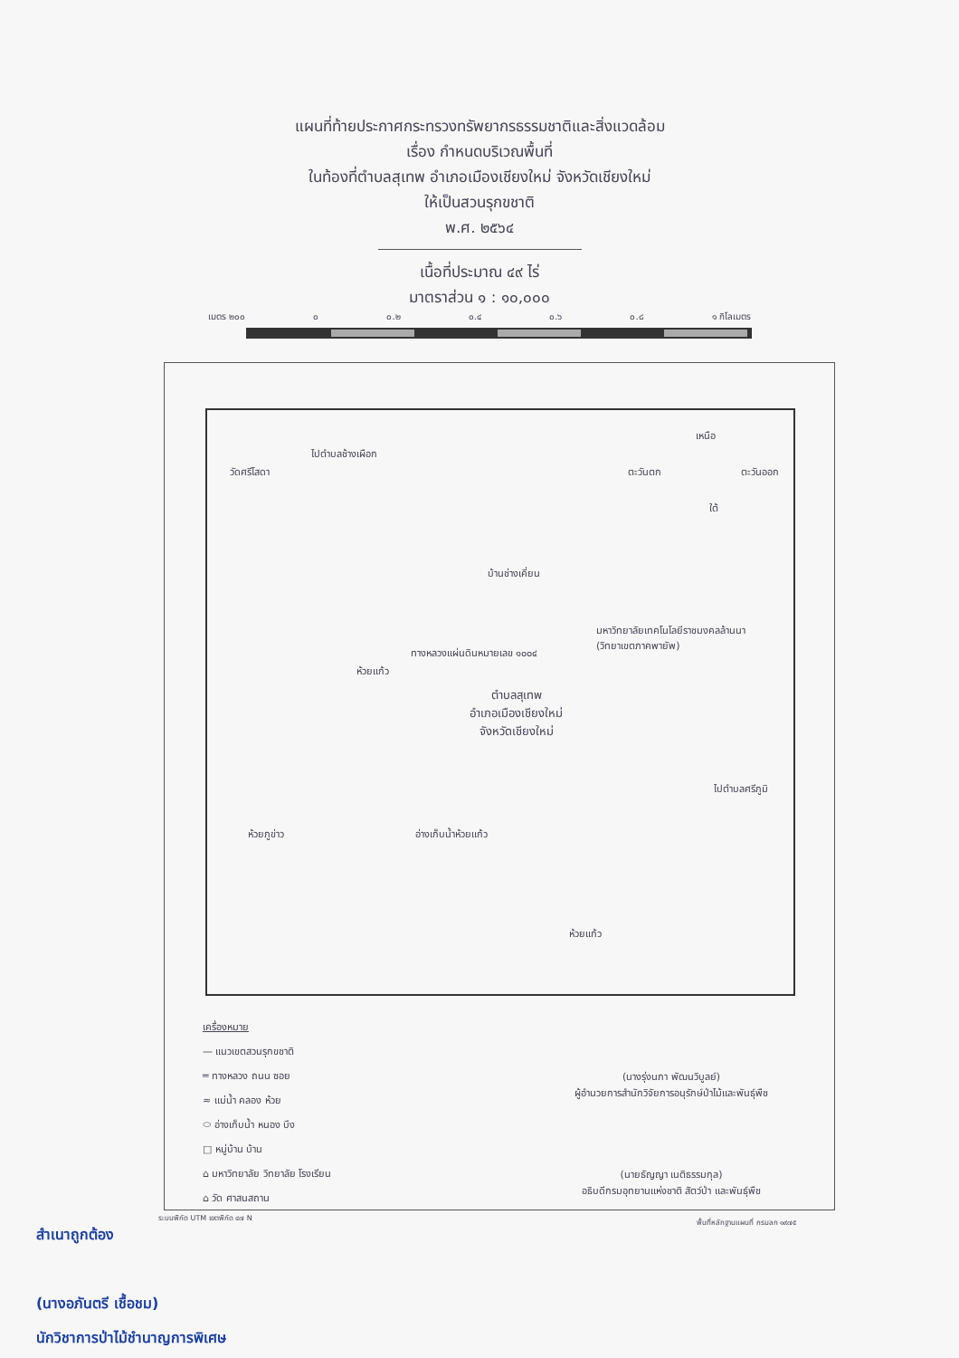แผนที่ท้ายประกาศกระทรวงทรัพยากรธรรมชาติและสิ่งแวดล้อม
เรื่อง กำหนดบริเวณพื้นที่
ในท้องที่ตำบลสุเทพ อำเภอเมืองเชียงใหม่ จังหวัดเชียงใหม่
ให้เป็นสวนรุกขชาติ
พ.ศ. ๒๕๖๔
เนื้อที่ประมาณ ๔๙ ไร่
มาตราส่วน ๑ : ๑๐,๐๐๐
เมตร ๒๐๐ ๐ ๐.๒ ๐.๔ ๐.๖ ๐.๘ ๑ กิโลเมตร
วัดศรีโสดา
ไปตำบลช้างเผือก
เหนือ
ตะวันตก ตะวันออก
ใต้
บ้านช่างเคี่ยน
มหาวิทยาลัยเทคโนโลยีราชมงคลล้านนา
(วิทยาเขตภาคพายัพ)
ทางหลวงแผ่นดินหมายเลข ๑๐๐๔
ห้วยแก้ว
ตำบลสุเทพ
อำเภอเมืองเชียงใหม่
จังหวัดเชียงใหม่
ไปตำบลศรีภูมิ
ห้วยภูข่าว อ่างเก็บน้ำห้วยแก้ว
ห้วยแก้ว
เครื่องหมาย
— แนวเขตสวนรุกขชาติ
═ ทางหลวง ถนน ซอย
≈ แม่น้ำ คลอง ห้วย
⬭ อ่างเก็บน้ำ หนอง บึง
□ หมู่บ้าน บ้าน
⌂ มหาวิทยาลัย วิทยาลัย โรงเรียน
⌂ วัด ศาสนสถาน
(นางรุ่งนภา พัฒนวิบูลย์)
ผู้อำนวยการสำนักวิจัยการอนุรักษ์ป่าไม้และพันธุ์พืช
(นายธัญญา เนติธรรมกุล)
อธิบดีกรมอุทยานแห่งชาติ สัตว์ป่า และพันธุ์พืช
ระบบพิกัด UTM เขตพิกัด ๔๗ N
พื้นที่หลักฐานแผนที่ กรมลก ๑๙๗๕
สำเนาถูกต้อง
(นางอภันตรี เชื้อชม)
นักวิชาการป่าไม้ชำนาญการพิเศษ